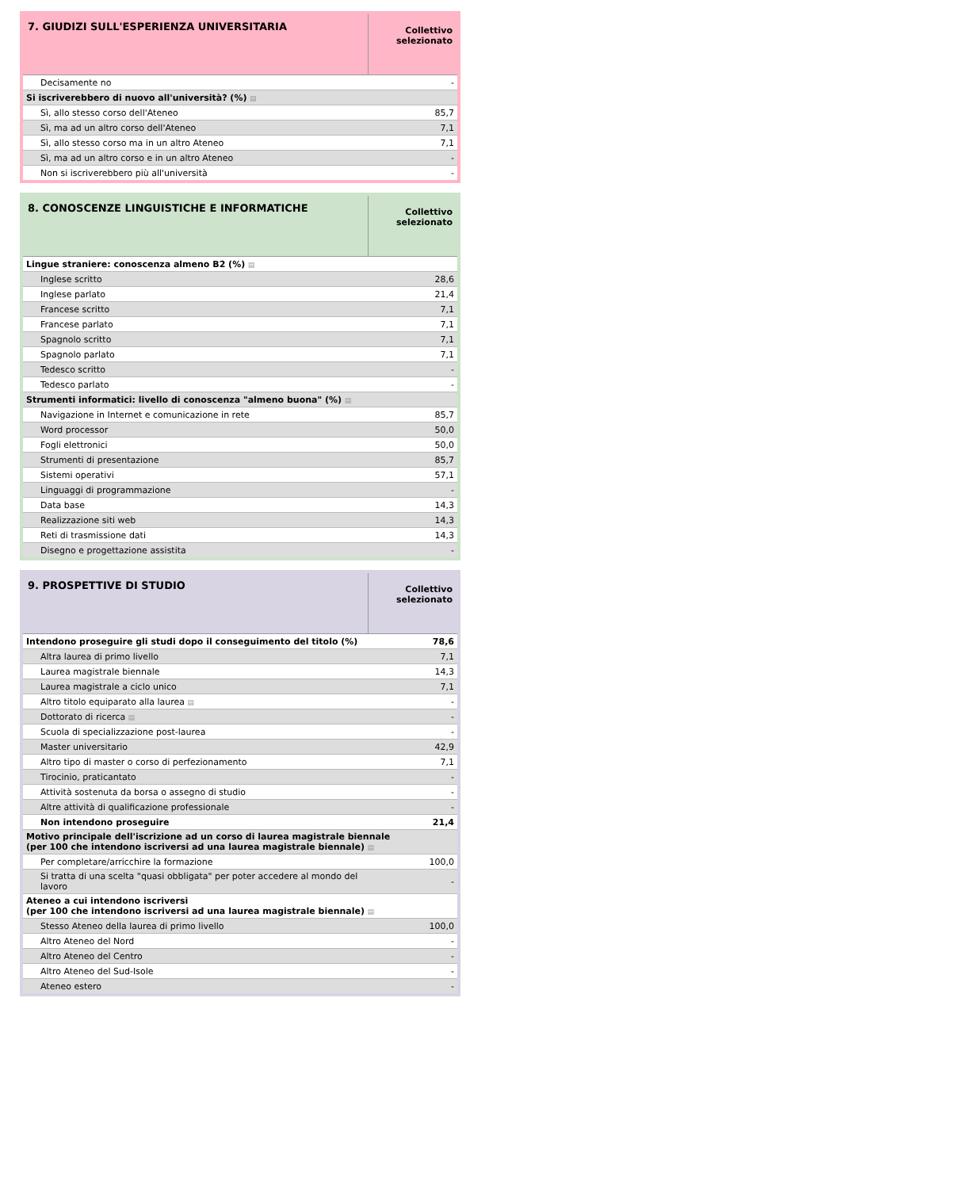| 7. GIUDIZI SULL'ESPERIENZA UNIVERSITARIA | Collettivo selezionato |
| --- | --- |
| Decisamente no | - |
| Si iscriverebbero di nuovo all'università? (%) ▤ | |
| Sì, allo stesso corso dell'Ateneo | 85,7 |
| Sì, ma ad un altro corso dell'Ateneo | 7,1 |
| Sì, allo stesso corso ma in un altro Ateneo | 7,1 |
| Sì, ma ad un altro corso e in un altro Ateneo | - |
| Non si iscriverebbero più all'università | - |
| 8. CONOSCENZE LINGUISTICHE E INFORMATICHE | Collettivo selezionato |
| --- | --- |
| Lingue straniere: conoscenza almeno B2 (%) ▤ | |
| Inglese scritto | 28,6 |
| Inglese parlato | 21,4 |
| Francese scritto | 7,1 |
| Francese parlato | 7,1 |
| Spagnolo scritto | 7,1 |
| Spagnolo parlato | 7,1 |
| Tedesco scritto | - |
| Tedesco parlato | - |
| Strumenti informatici: livello di conoscenza "almeno buona" (%) ▤ | |
| Navigazione in Internet e comunicazione in rete | 85,7 |
| Word processor | 50,0 |
| Fogli elettronici | 50,0 |
| Strumenti di presentazione | 85,7 |
| Sistemi operativi | 57,1 |
| Linguaggi di programmazione | - |
| Data base | 14,3 |
| Realizzazione siti web | 14,3 |
| Reti di trasmissione dati | 14,3 |
| Disegno e progettazione assistita | - |
| 9. PROSPETTIVE DI STUDIO | Collettivo selezionato |
| --- | --- |
| Intendono proseguire gli studi dopo il conseguimento del titolo (%) | 78,6 |
| Altra laurea di primo livello | 7,1 |
| Laurea magistrale biennale | 14,3 |
| Laurea magistrale a ciclo unico | 7,1 |
| Altro titolo equiparato alla laurea ▤ | - |
| Dottorato di ricerca ▤ | - |
| Scuola di specializzazione post-laurea | - |
| Master universitario | 42,9 |
| Altro tipo di master o corso di perfezionamento | 7,1 |
| Tirocinio, praticantato | - |
| Attività sostenuta da borsa o assegno di studio | - |
| Altre attività di qualificazione professionale | - |
| Non intendono proseguire | 21,4 |
| Motivo principale dell'iscrizione ad un corso di laurea magistrale biennale (per 100 che intendono iscriversi ad una laurea magistrale biennale) ▤ | |
| Per completare/arricchire la formazione | 100,0 |
| Si tratta di una scelta "quasi obbligata" per poter accedere al mondo del lavoro | - |
| Ateneo a cui intendono iscriversi (per 100 che intendono iscriversi ad una laurea magistrale biennale) ▤ | |
| Stesso Ateneo della laurea di primo livello | 100,0 |
| Altro Ateneo del Nord | - |
| Altro Ateneo del Centro | - |
| Altro Ateneo del Sud-Isole | - |
| Ateneo estero | - |